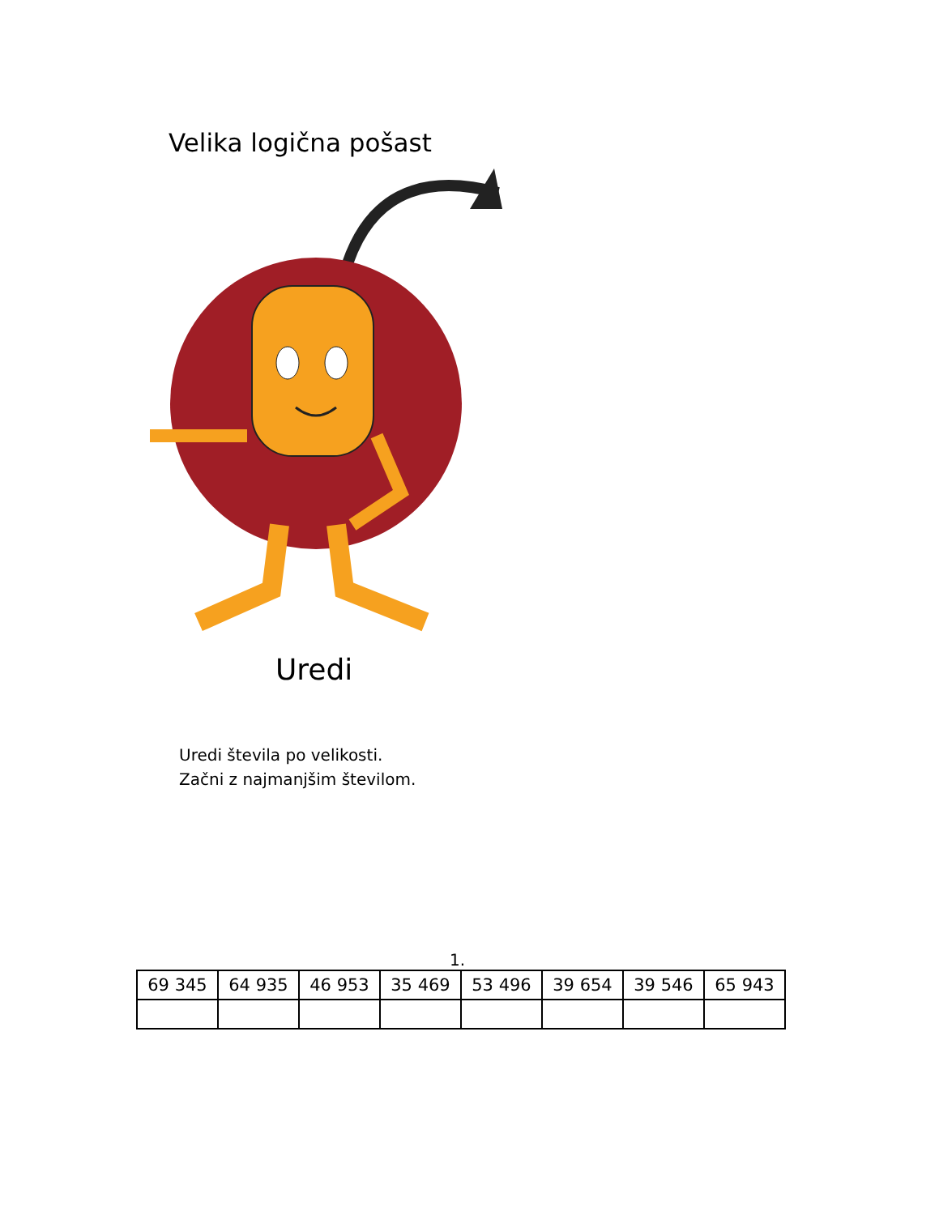Velika logična pošast
Uredi
Uredi števila po velikosti.
Začni z najmanjšim številom.
1.
| 69 345 | 64 935 | 46 953 | 35 469 | 53 496 | 39 654 | 39 546 | 65 943 |